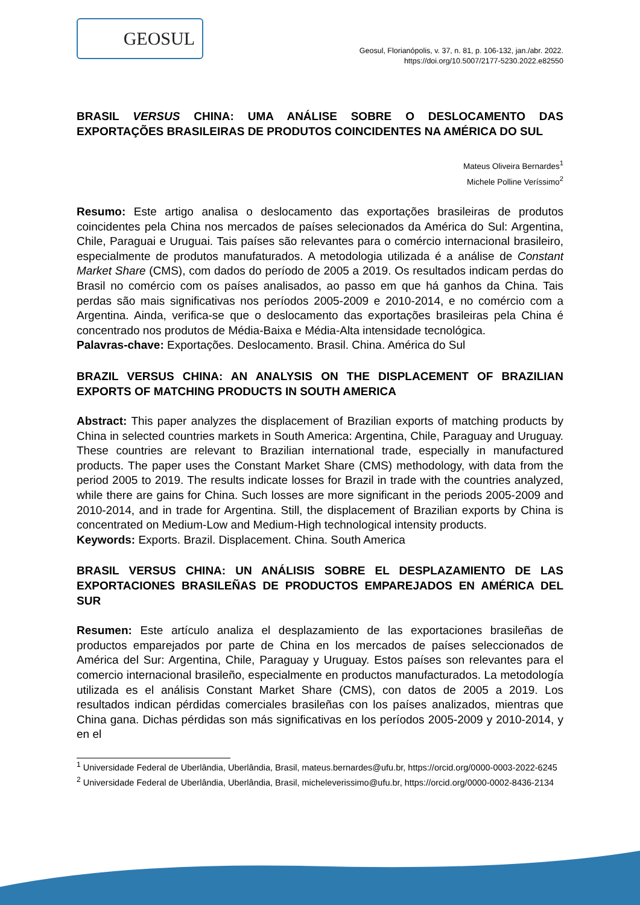GEOSUL
Geosul, Florianópolis, v. 37, n. 81, p. 106-132, jan./abr. 2022.
https://doi.org/10.5007/2177-5230.2022.e82550
BRASIL VERSUS CHINA: UMA ANÁLISE SOBRE O DESLOCAMENTO DAS EXPORTAÇÕES BRASILEIRAS DE PRODUTOS COINCIDENTES NA AMÉRICA DO SUL
Mateus Oliveira Bernardes<sup>1</sup>
Michele Polline Veríssimo<sup>2</sup>
Resumo: Este artigo analisa o deslocamento das exportações brasileiras de produtos coincidentes pela China nos mercados de países selecionados da América do Sul: Argentina, Chile, Paraguai e Uruguai. Tais países são relevantes para o comércio internacional brasileiro, especialmente de produtos manufaturados. A metodologia utilizada é a análise de Constant Market Share (CMS), com dados do período de 2005 a 2019. Os resultados indicam perdas do Brasil no comércio com os países analisados, ao passo em que há ganhos da China. Tais perdas são mais significativas nos períodos 2005-2009 e 2010-2014, e no comércio com a Argentina. Ainda, verifica-se que o deslocamento das exportações brasileiras pela China é concentrado nos produtos de Média-Baixa e Média-Alta intensidade tecnológica.
Palavras-chave: Exportações. Deslocamento. Brasil. China. América do Sul
BRAZIL VERSUS CHINA: AN ANALYSIS ON THE DISPLACEMENT OF BRAZILIAN EXPORTS OF MATCHING PRODUCTS IN SOUTH AMERICA
Abstract: This paper analyzes the displacement of Brazilian exports of matching products by China in selected countries markets in South America: Argentina, Chile, Paraguay and Uruguay. These countries are relevant to Brazilian international trade, especially in manufactured products. The paper uses the Constant Market Share (CMS) methodology, with data from the period 2005 to 2019. The results indicate losses for Brazil in trade with the countries analyzed, while there are gains for China. Such losses are more significant in the periods 2005-2009 and 2010-2014, and in trade for Argentina. Still, the displacement of Brazilian exports by China is concentrated on Medium-Low and Medium-High technological intensity products.
Keywords: Exports. Brazil. Displacement. China. South America
BRASIL VERSUS CHINA: UN ANÁLISIS SOBRE EL DESPLAZAMIENTO DE LAS EXPORTACIONES BRASILEÑAS DE PRODUCTOS EMPAREJADOS EN AMÉRICA DEL SUR
Resumen: Este artículo analiza el desplazamiento de las exportaciones brasileñas de productos emparejados por parte de China en los mercados de países seleccionados de América del Sur: Argentina, Chile, Paraguay y Uruguay. Estos países son relevantes para el comercio internacional brasileño, especialmente en productos manufacturados. La metodología utilizada es el análisis Constant Market Share (CMS), con datos de 2005 a 2019. Los resultados indican pérdidas comerciales brasileñas con los países analizados, mientras que China gana. Dichas pérdidas son más significativas en los períodos 2005-2009 y 2010-2014, y en el
<sup>1</sup> Universidade Federal de Uberlândia, Uberlândia, Brasil, mateus.bernardes@ufu.br, https://orcid.org/0000-0003-2022-6245
<sup>2</sup> Universidade Federal de Uberlândia, Uberlândia, Brasil, micheleverissimo@ufu.br, https://orcid.org/0000-0002-8436-2134